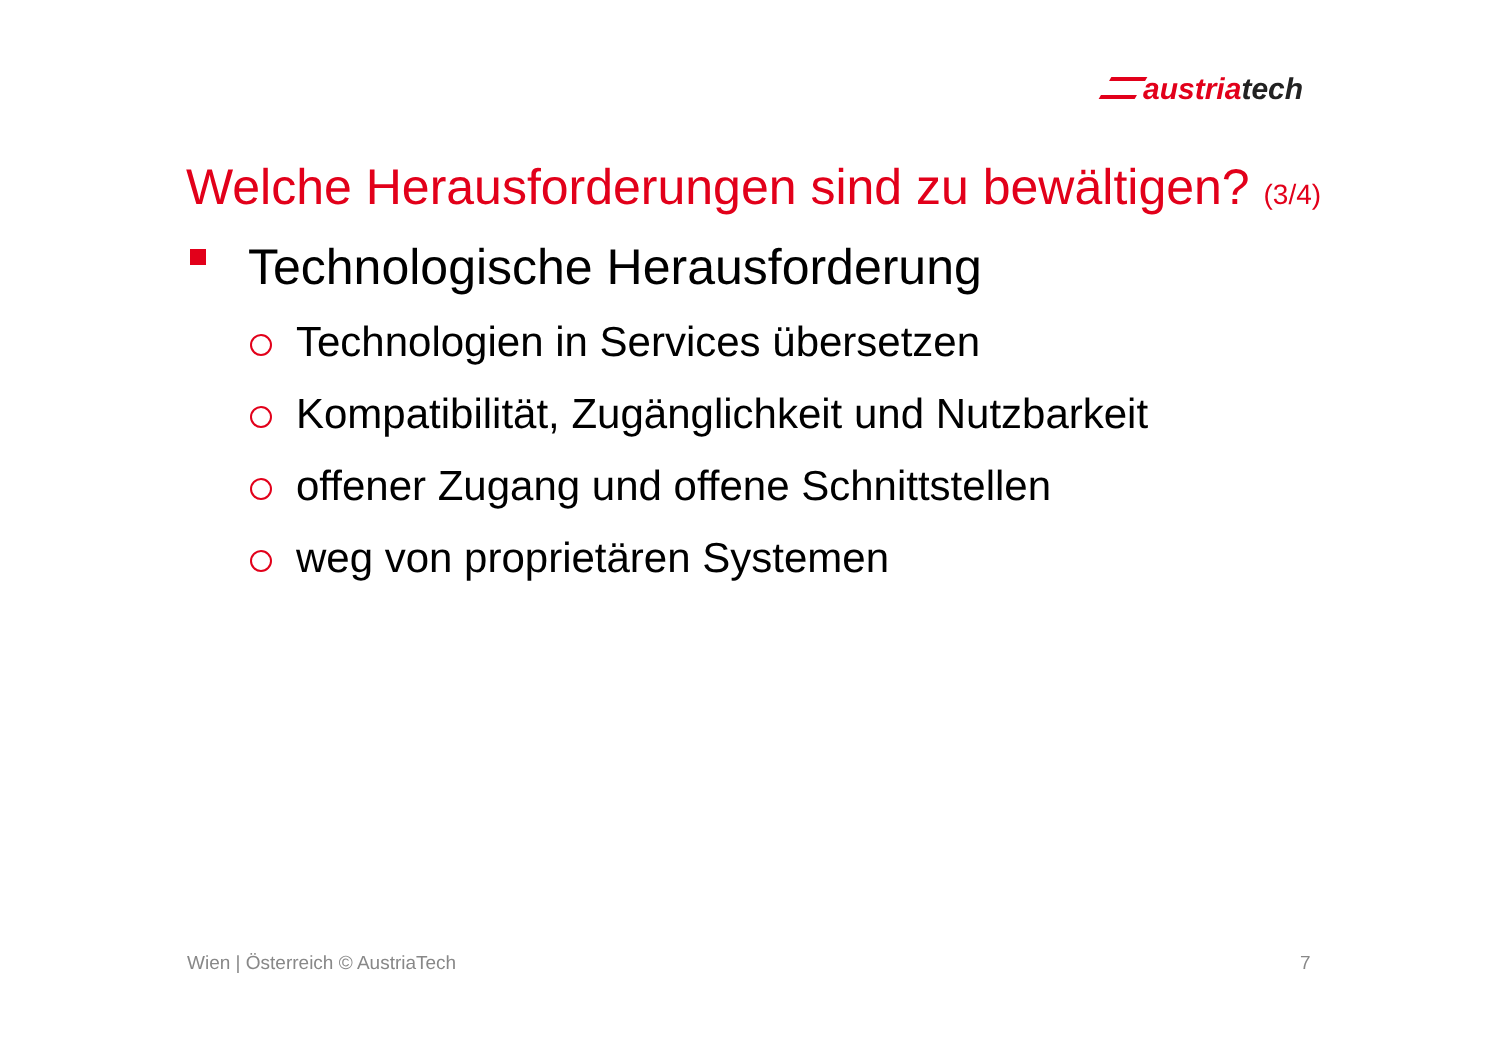austriatech
Welche Herausforderungen sind zu bewältigen? (3/4)
Technologische Herausforderung
Technologien in Services übersetzen
Kompatibilität, Zugänglichkeit und Nutzbarkeit
offener Zugang und offene Schnittstellen
weg von proprietären Systemen
Wien | Österreich © AustriaTech
7